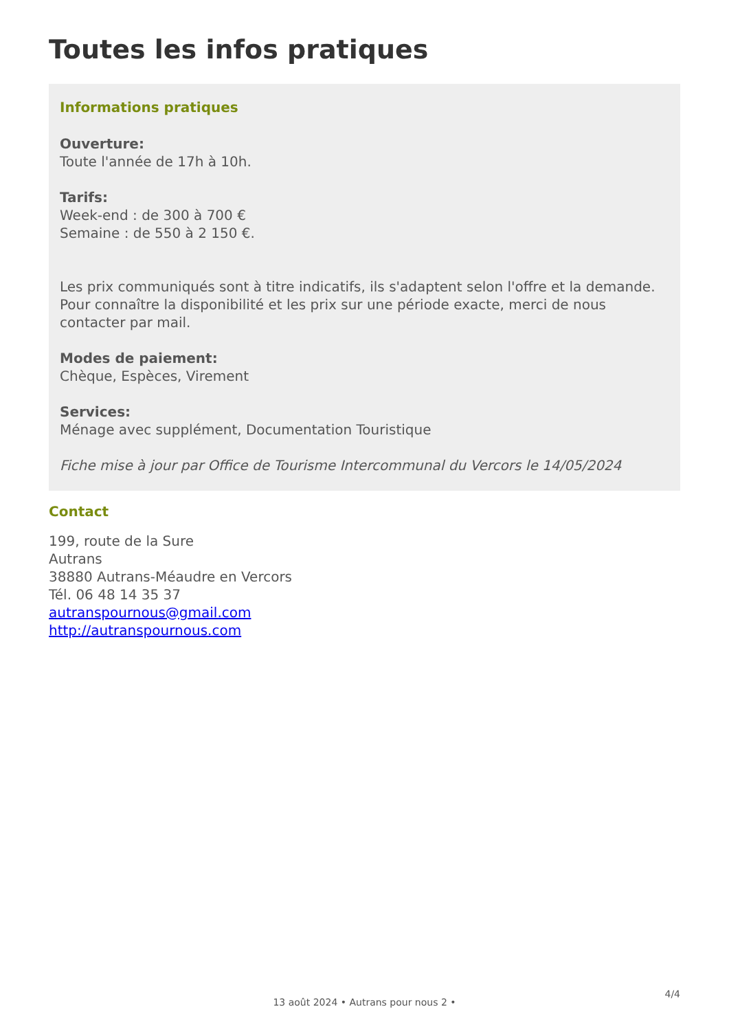Toutes les infos pratiques
Informations pratiques
Ouverture:
Toute l'année de 17h à 10h.
Tarifs:
Week-end : de 300 à 700 €
Semaine : de 550 à 2 150 €.
Les prix communiqués sont à titre indicatifs, ils s'adaptent selon l'offre et la demande. Pour connaître la disponibilité et les prix sur une période exacte, merci de nous contacter par mail.
Modes de paiement:
Chèque, Espèces, Virement
Services:
Ménage avec supplément, Documentation Touristique
Fiche mise à jour par Office de Tourisme Intercommunal du Vercors le 14/05/2024
Contact
199, route de la Sure
Autrans
38880 Autrans-Méaudre en Vercors
Tél. 06 48 14 35 37
autranspournous@gmail.com
http://autranspournous.com
4/4
13 août 2024 • Autrans pour nous 2 •